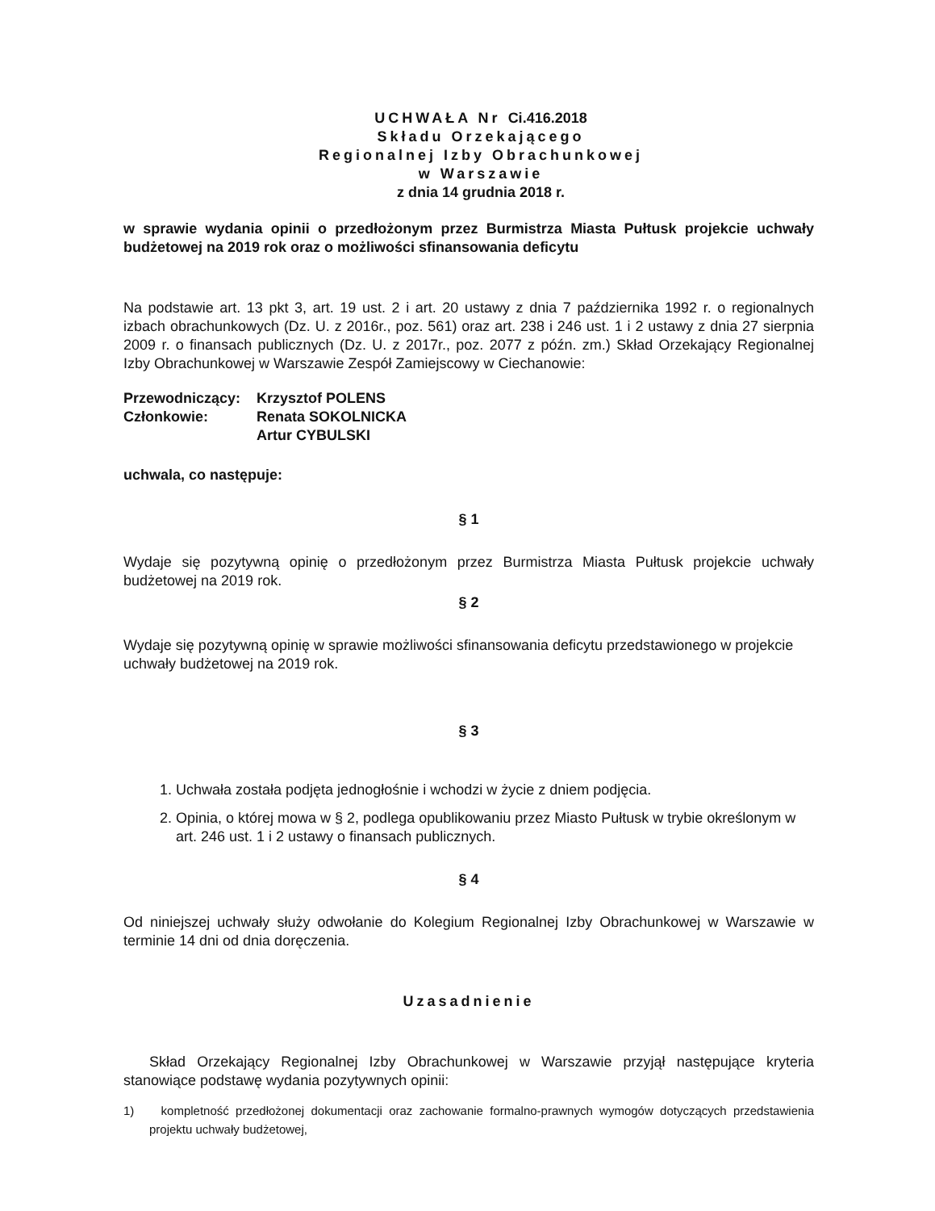UCHWAŁA Nr Ci.416.2018
Składu Orzekającego
Regionalnej Izby Obrachunkowej
w Warszawie
z dnia 14 grudnia 2018 r.
w sprawie wydania opinii o przedłożonym przez Burmistrza Miasta Pułtusk projekcie uchwały budżetowej na 2019 rok oraz o możliwości sfinansowania deficytu
Na podstawie art. 13 pkt 3, art. 19 ust. 2 i art. 20 ustawy z dnia 7 października 1992 r. o regionalnych izbach obrachunkowych (Dz. U. z 2016r., poz. 561) oraz art. 238 i 246 ust. 1 i 2 ustawy z dnia 27 sierpnia 2009 r. o finansach publicznych (Dz. U. z 2017r., poz. 2077 z późn. zm.) Skład Orzekający Regionalnej Izby Obrachunkowej w Warszawie Zespół Zamiejscowy w Ciechanowie:
| Przewodniczący: | Krzysztof POLENS |
| Członkowie: | Renata SOKOLNICKA |
| | Artur CYBULSKI |
uchwala, co następuje:
§ 1
Wydaje się pozytywną opinię o przedłożonym przez Burmistrza Miasta Pułtusk projekcie uchwały budżetowej na 2019 rok.
§ 2
Wydaje się pozytywną opinię w sprawie możliwości sfinansowania deficytu przedstawionego w projekcie uchwały budżetowej na 2019 rok.
§ 3
1. Uchwała została podjęta jednogłośnie i wchodzi w życie z dniem podjęcia.
2. Opinia, o której mowa w § 2, podlega opublikowaniu przez Miasto Pułtusk w trybie określonym w art. 246 ust. 1 i 2 ustawy o finansach publicznych.
§ 4
Od niniejszej uchwały służy odwołanie do Kolegium Regionalnej Izby Obrachunkowej w Warszawie w terminie 14 dni od dnia doręczenia.
Uzasadnienie
Skład Orzekający Regionalnej Izby Obrachunkowej w Warszawie przyjął następujące kryteria stanowiące podstawę wydania pozytywnych opinii:
1) kompletność przedłożonej dokumentacji oraz zachowanie formalno-prawnych wymogów dotyczących przedstawienia projektu uchwały budżetowej,